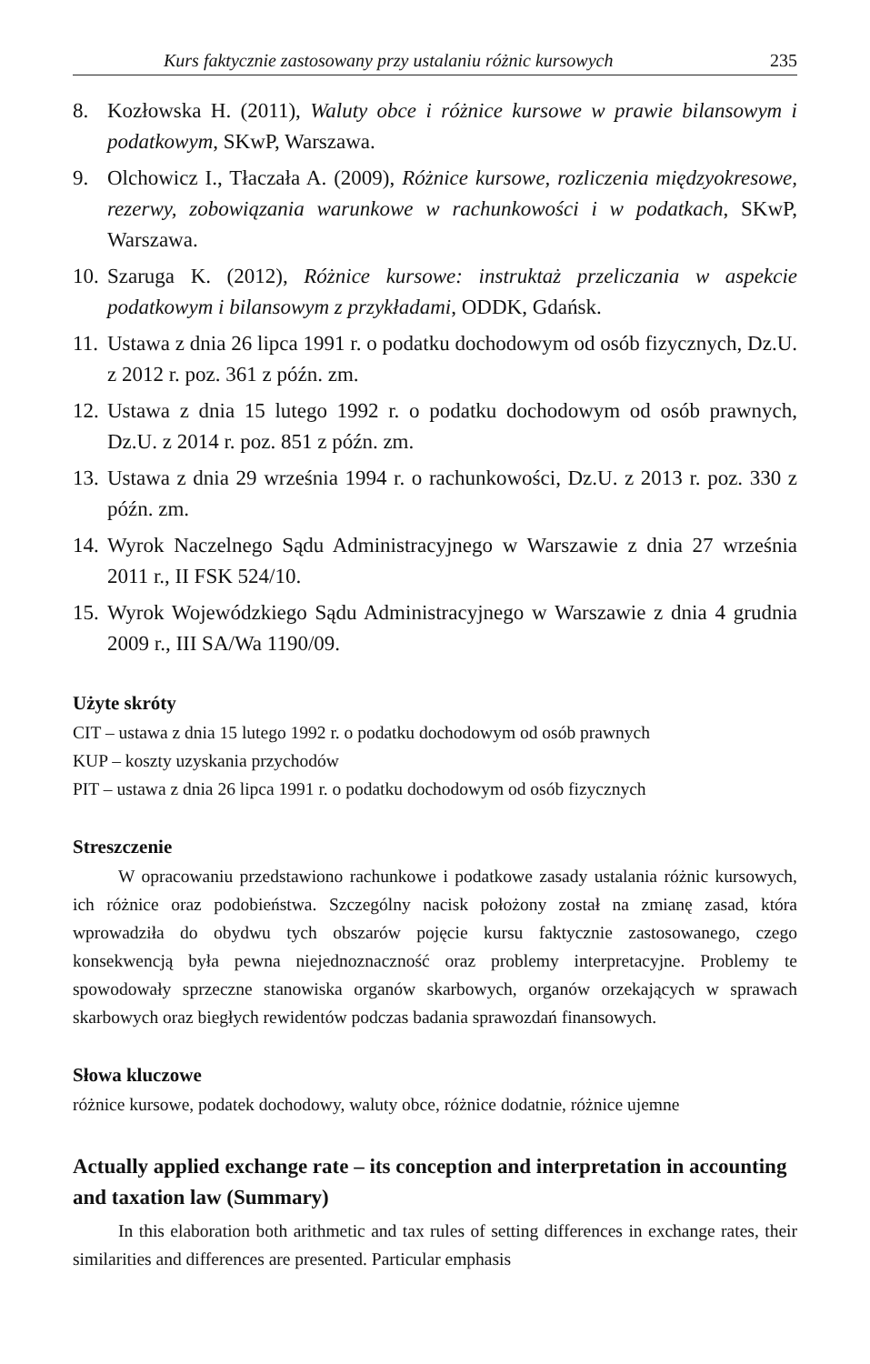Kurs faktycznie zastosowany przy ustalaniu różnic kursowych 235
8. Kozłowska H. (2011), Waluty obce i różnice kursowe w prawie bilansowym i podatkowym, SKwP, Warszawa.
9. Olchowicz I., Tłaczała A. (2009), Różnice kursowe, rozliczenia międzyokresowe, rezerwy, zobowiązania warunkowe w rachunkowości i w podatkach, SKwP, Warszawa.
10. Szaruga K. (2012), Różnice kursowe: instruktaż przeliczania w aspekcie podatkowym i bilansowym z przykładami, ODDK, Gdańsk.
11. Ustawa z dnia 26 lipca 1991 r. o podatku dochodowym od osób fizycznych, Dz.U. z 2012 r. poz. 361 z późn. zm.
12. Ustawa z dnia 15 lutego 1992 r. o podatku dochodowym od osób prawnych, Dz.U. z 2014 r. poz. 851 z późn. zm.
13. Ustawa z dnia 29 września 1994 r. o rachunkowości, Dz.U. z 2013 r. poz. 330 z późn. zm.
14. Wyrok Naczelnego Sądu Administracyjnego w Warszawie z dnia 27 września 2011 r., II FSK 524/10.
15. Wyrok Wojewódzkiego Sądu Administracyjnego w Warszawie z dnia 4 grudnia 2009 r., III SA/Wa 1190/09.
Użyte skróty
CIT – ustawa z dnia 15 lutego 1992 r. o podatku dochodowym od osób prawnych
KUP – koszty uzyskania przychodów
PIT – ustawa z dnia 26 lipca 1991 r. o podatku dochodowym od osób fizycznych
Streszczenie
W opracowaniu przedstawiono rachunkowe i podatkowe zasady ustalania różnic kursowych, ich różnice oraz podobieństwa. Szczególny nacisk położony został na zmianę zasad, która wprowadziła do obydwu tych obszarów pojęcie kursu faktycznie zastosowanego, czego konsekwencją była pewna niejednoznaczność oraz problemy interpretacyjne. Problemy te spowodowały sprzeczne stanowiska organów skarbowych, organów orzekających w sprawach skarbowych oraz biegłych rewidentów podczas badania sprawozdań finansowych.
Słowa kluczowe
różnice kursowe, podatek dochodowy, waluty obce, różnice dodatnie, różnice ujemne
Actually applied exchange rate – its conception and interpretation in accounting and taxation law (Summary)
In this elaboration both arithmetic and tax rules of setting differences in exchange rates, their similarities and differences are presented. Particular emphasis